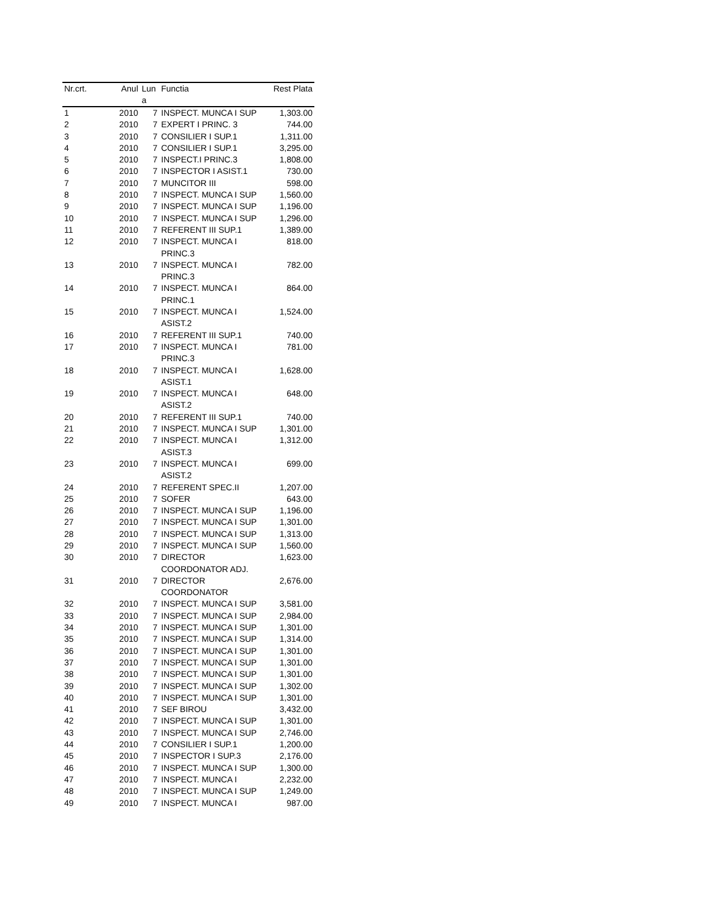| Nr.crt. | Anul | Lun a | Functia | Rest Plata |
| --- | --- | --- | --- | --- |
| 1 | 2010 | 7 | INSPECT. MUNCA I SUP | 1,303.00 |
| 2 | 2010 | 7 | EXPERT I PRINC. 3 | 744.00 |
| 3 | 2010 | 7 | CONSILIER I SUP.1 | 1,311.00 |
| 4 | 2010 | 7 | CONSILIER I SUP.1 | 3,295.00 |
| 5 | 2010 | 7 | INSPECT.I PRINC.3 | 1,808.00 |
| 6 | 2010 | 7 | INSPECTOR I ASIST.1 | 730.00 |
| 7 | 2010 | 7 | MUNCITOR III | 598.00 |
| 8 | 2010 | 7 | INSPECT. MUNCA I SUP | 1,560.00 |
| 9 | 2010 | 7 | INSPECT. MUNCA I SUP | 1,196.00 |
| 10 | 2010 | 7 | INSPECT. MUNCA I SUP | 1,296.00 |
| 11 | 2010 | 7 | REFERENT III SUP.1 | 1,389.00 |
| 12 | 2010 | 7 | INSPECT. MUNCA I PRINC.3 | 818.00 |
| 13 | 2010 | 7 | INSPECT. MUNCA I PRINC.3 | 782.00 |
| 14 | 2010 | 7 | INSPECT. MUNCA I PRINC.1 | 864.00 |
| 15 | 2010 | 7 | INSPECT. MUNCA I ASIST.2 | 1,524.00 |
| 16 | 2010 | 7 | REFERENT III SUP.1 | 740.00 |
| 17 | 2010 | 7 | INSPECT. MUNCA I PRINC.3 | 781.00 |
| 18 | 2010 | 7 | INSPECT. MUNCA I ASIST.1 | 1,628.00 |
| 19 | 2010 | 7 | INSPECT. MUNCA I ASIST.2 | 648.00 |
| 20 | 2010 | 7 | REFERENT III SUP.1 | 740.00 |
| 21 | 2010 | 7 | INSPECT. MUNCA I SUP | 1,301.00 |
| 22 | 2010 | 7 | INSPECT. MUNCA I ASIST.3 | 1,312.00 |
| 23 | 2010 | 7 | INSPECT. MUNCA I ASIST.2 | 699.00 |
| 24 | 2010 | 7 | REFERENT SPEC.II | 1,207.00 |
| 25 | 2010 | 7 | SOFER | 643.00 |
| 26 | 2010 | 7 | INSPECT. MUNCA I SUP | 1,196.00 |
| 27 | 2010 | 7 | INSPECT. MUNCA I SUP | 1,301.00 |
| 28 | 2010 | 7 | INSPECT. MUNCA I SUP | 1,313.00 |
| 29 | 2010 | 7 | INSPECT. MUNCA I SUP | 1,560.00 |
| 30 | 2010 | 7 | DIRECTOR COORDONATOR ADJ. | 1,623.00 |
| 31 | 2010 | 7 | DIRECTOR COORDONATOR | 2,676.00 |
| 32 | 2010 | 7 | INSPECT. MUNCA I SUP | 3,581.00 |
| 33 | 2010 | 7 | INSPECT. MUNCA I SUP | 2,984.00 |
| 34 | 2010 | 7 | INSPECT. MUNCA I SUP | 1,301.00 |
| 35 | 2010 | 7 | INSPECT. MUNCA I SUP | 1,314.00 |
| 36 | 2010 | 7 | INSPECT. MUNCA I SUP | 1,301.00 |
| 37 | 2010 | 7 | INSPECT. MUNCA I SUP | 1,301.00 |
| 38 | 2010 | 7 | INSPECT. MUNCA I SUP | 1,301.00 |
| 39 | 2010 | 7 | INSPECT. MUNCA I SUP | 1,302.00 |
| 40 | 2010 | 7 | INSPECT. MUNCA I SUP | 1,301.00 |
| 41 | 2010 | 7 | SEF BIROU | 3,432.00 |
| 42 | 2010 | 7 | INSPECT. MUNCA I SUP | 1,301.00 |
| 43 | 2010 | 7 | INSPECT. MUNCA I SUP | 2,746.00 |
| 44 | 2010 | 7 | CONSILIER I SUP.1 | 1,200.00 |
| 45 | 2010 | 7 | INSPECTOR I SUP.3 | 2,176.00 |
| 46 | 2010 | 7 | INSPECT. MUNCA I SUP | 1,300.00 |
| 47 | 2010 | 7 | INSPECT. MUNCA I | 2,232.00 |
| 48 | 2010 | 7 | INSPECT. MUNCA I SUP | 1,249.00 |
| 49 | 2010 | 7 | INSPECT. MUNCA I | 987.00 |